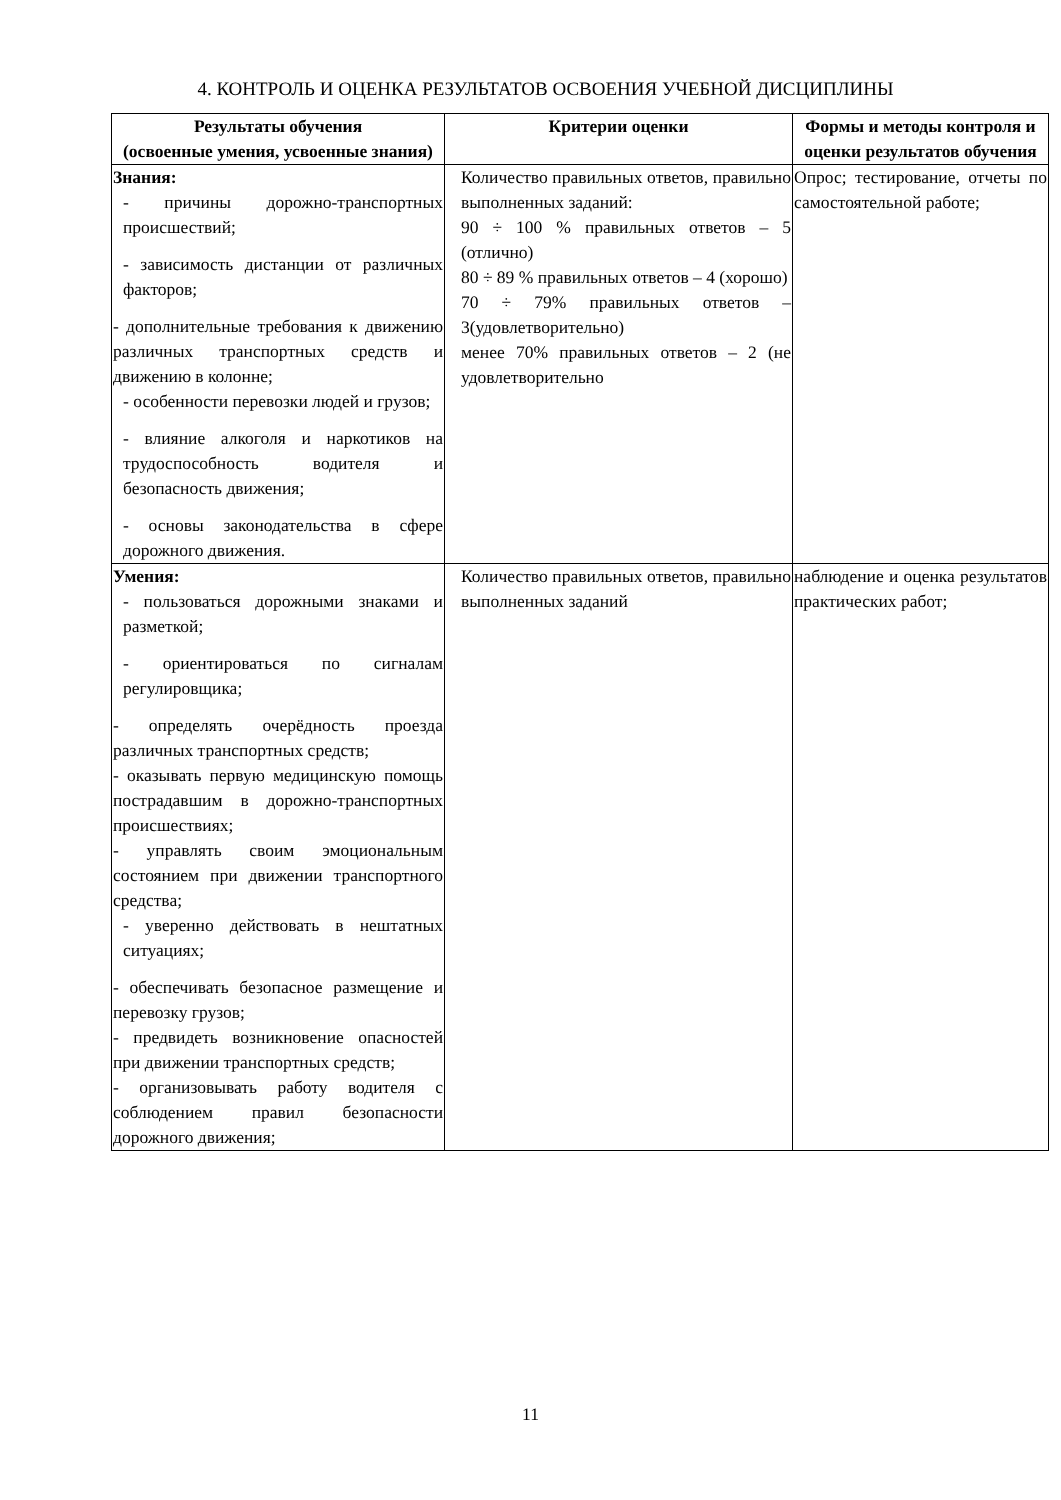4. КОНТРОЛЬ И ОЦЕНКА РЕЗУЛЬТАТОВ ОСВОЕНИЯ УЧЕБНОЙ ДИСЦИПЛИНЫ
| Результаты обучения (освоенные умения, усвоенные знания) | Критерии оценки | Формы и методы контроля и оценки результатов обучения |
| --- | --- | --- |
| Знания: - причины дорожно-транспортных происшествий; - зависимость дистанции от различных факторов; - дополнительные требования к движению различных транспортных средств и движению в колонне; - особенности перевозки людей и грузов; - влияние алкоголя и наркотиков на трудоспособность водителя и безопасность движения; - основы законодательства в сфере дорожного движения. | Количество правильных ответов, правильно выполненных заданий: 90 ÷ 100 % правильных ответов – 5 (отлично) 80 ÷ 89 % правильных ответов – 4 (хорошо) 70 ÷ 79% правильных ответов – 3(удовлетворительно) менее 70% правильных ответов – 2 (не удовлетворительно | Опрос; тестирование, отчеты по самостоятельной работе; |
| Умения: - пользоваться дорожными знаками и разметкой; - ориентироваться по сигналам регулировщика; - определять очерёдность проезда различных транспортных средств; - оказывать первую медицинскую помощь пострадавшим в дорожно-транспортных происшествиях; - управлять своим эмоциональным состоянием при движении транспортного средства; - уверенно действовать в нештатных ситуациях; - обеспечивать безопасное размещение и перевозку грузов; - предвидеть возникновение опасностей при движении транспортных средств; - организовывать работу водителя с соблюдением правил безопасности дорожного движения; | Количество правильных ответов, правильно выполненных заданий | наблюдение и оценка результатов практических работ; |
11